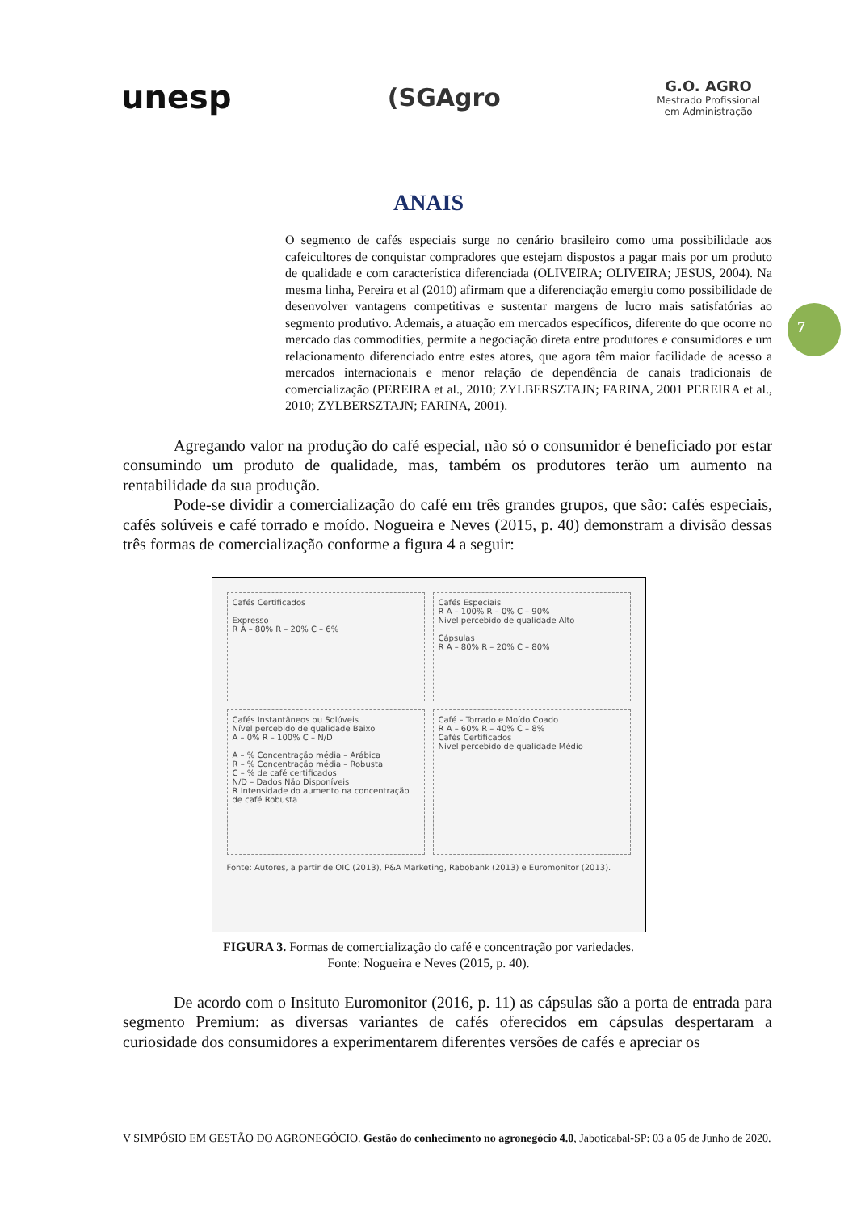unesp (SGAgro G.O. AGRO
Mestrado Profissional
em Administração
ANAIS
7
O segmento de cafés especiais surge no cenário brasileiro como uma possibilidade aos cafeicultores de conquistar compradores que estejam dispostos a pagar mais por um produto de qualidade e com característica diferenciada (OLIVEIRA; OLIVEIRA; JESUS, 2004). Na mesma linha, Pereira et al (2010) afirmam que a diferenciação emergiu como possibilidade de desenvolver vantagens competitivas e sustentar margens de lucro mais satisfatórias ao segmento produtivo. Ademais, a atuação em mercados específicos, diferente do que ocorre no mercado das commodities, permite a negociação direta entre produtores e consumidores e um relacionamento diferenciado entre estes atores, que agora têm maior facilidade de acesso a mercados internacionais e menor relação de dependência de canais tradicionais de comercialização (PEREIRA et al., 2010; ZYLBERSZTAJN; FARINA, 2001 PEREIRA et al., 2010; ZYLBERSZTAJN; FARINA, 2001).
Agregando valor na produção do café especial, não só o consumidor é beneficiado por estar consumindo um produto de qualidade, mas, também os produtores terão um aumento na rentabilidade da sua produção.
Pode-se dividir a comercialização do café em três grandes grupos, que são: cafés especiais, cafés solúveis e café torrado e moído. Nogueira e Neves (2015, p. 40) demonstram a divisão dessas três formas de comercialização conforme a figura 4 a seguir:
Cafés Certificados
Expresso
R A – 80% R – 20% C – 6%
Cafés Especiais
R A – 100% R – 0% C – 90%
Nível percebido de qualidade Alto
Cápsulas
R A – 80% R – 20% C – 80%
Cafés Instantâneos ou Solúveis
Nível percebido de qualidade Baixo
A – 0% R – 100% C – N/D
A – % Concentração média – Arábica
R – % Concentração média – Robusta
C – % de café certificados
N/D – Dados Não Disponíveis
R Intensidade do aumento na concentração de café Robusta
Café – Torrado e Moído Coado
R A – 60% R – 40% C – 8%
Cafés Certificados
Nível percebido de qualidade Médio
Fonte: Autores, a partir de OIC (2013), P&A Marketing, Rabobank (2013) e Euromonitor (2013).
FIGURA 3. Formas de comercialização do café e concentração por variedades.
Fonte: Nogueira e Neves (2015, p. 40).
De acordo com o Insituto Euromonitor (2016, p. 11) as cápsulas são a porta de entrada para segmento Premium: as diversas variantes de cafés oferecidos em cápsulas despertaram a curiosidade dos consumidores a experimentarem diferentes versões de cafés e apreciar os
V SIMPÓSIO EM GESTÃO DO AGRONEGÓCIO. Gestão do conhecimento no agronegócio 4.0, Jaboticabal-SP: 03 a 05 de Junho de 2020.